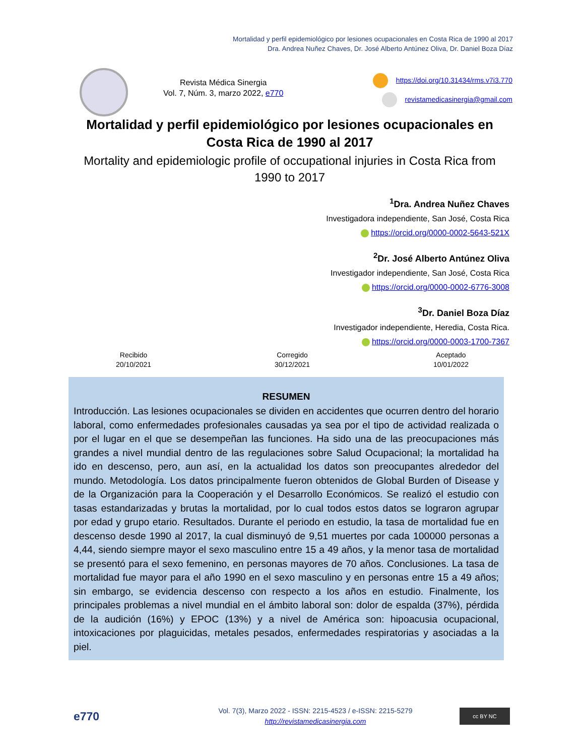Mortalidad y perfil epidemiológico por lesiones ocupacionales en Costa Rica de 1990 al 2017
Dra. Andrea Nuñez Chaves, Dr. José Alberto Antúnez Oliva, Dr. Daniel Boza Díaz
Revista Médica Sinergia
Vol. 7, Núm. 3, marzo 2022, e770
https://doi.org/10.31434/rms.v7i3.770
revistamedicasinergia@gmail.com
Mortalidad y perfil epidemiológico por lesiones ocupacionales en Costa Rica de 1990 al 2017
Mortality and epidemiologic profile of occupational injuries in Costa Rica from 1990 to 2017
<sup>1</sup> Dra. Andrea Nuñez Chaves
Investigadora independiente, San José, Costa Rica
https://orcid.org/0000-0002-5643-521X
<sup>2</sup> Dr. José Alberto Antúnez Oliva
Investigador independiente, San José, Costa Rica
https://orcid.org/0000-0002-6776-3008
<sup>3</sup> Dr. Daniel Boza Díaz
Investigador independiente, Heredia, Costa Rica.
https://orcid.org/0000-0003-1700-7367
Recibido
20/10/2021
Corregido
30/12/2021
Aceptado
10/01/2022
RESUMEN
Introducción. Las lesiones ocupacionales se dividen en accidentes que ocurren dentro del horario laboral, como enfermedades profesionales causadas ya sea por el tipo de actividad realizada o por el lugar en el que se desempeñan las funciones. Ha sido una de las preocupaciones más grandes a nivel mundial dentro de las regulaciones sobre Salud Ocupacional; la mortalidad ha ido en descenso, pero, aun así, en la actualidad los datos son preocupantes alrededor del mundo. Metodología. Los datos principalmente fueron obtenidos de Global Burden of Disease y de la Organización para la Cooperación y el Desarrollo Económicos. Se realizó el estudio con tasas estandarizadas y brutas la mortalidad, por lo cual todos estos datos se lograron agrupar por edad y grupo etario. Resultados. Durante el periodo en estudio, la tasa de mortalidad fue en descenso desde 1990 al 2017, la cual disminuyó de 9,51 muertes por cada 100000 personas a 4,44, siendo siempre mayor el sexo masculino entre 15 a 49 años, y la menor tasa de mortalidad se presentó para el sexo femenino, en personas mayores de 70 años. Conclusiones. La tasa de mortalidad fue mayor para el año 1990 en el sexo masculino y en personas entre 15 a 49 años; sin embargo, se evidencia descenso con respecto a los años en estudio. Finalmente, los principales problemas a nivel mundial en el ámbito laboral son: dolor de espalda (37%), pérdida de la audición (16%) y EPOC (13%) y a nivel de América son: hipoacusia ocupacional, intoxicaciones por plaguicidas, metales pesados, enfermedades respiratorias y asociadas a la piel.
e770
Vol. 7(3), Marzo 2022 - ISSN: 2215-4523 / e-ISSN: 2215-5279
http://revistamedicasinergia.com
cc BY NC